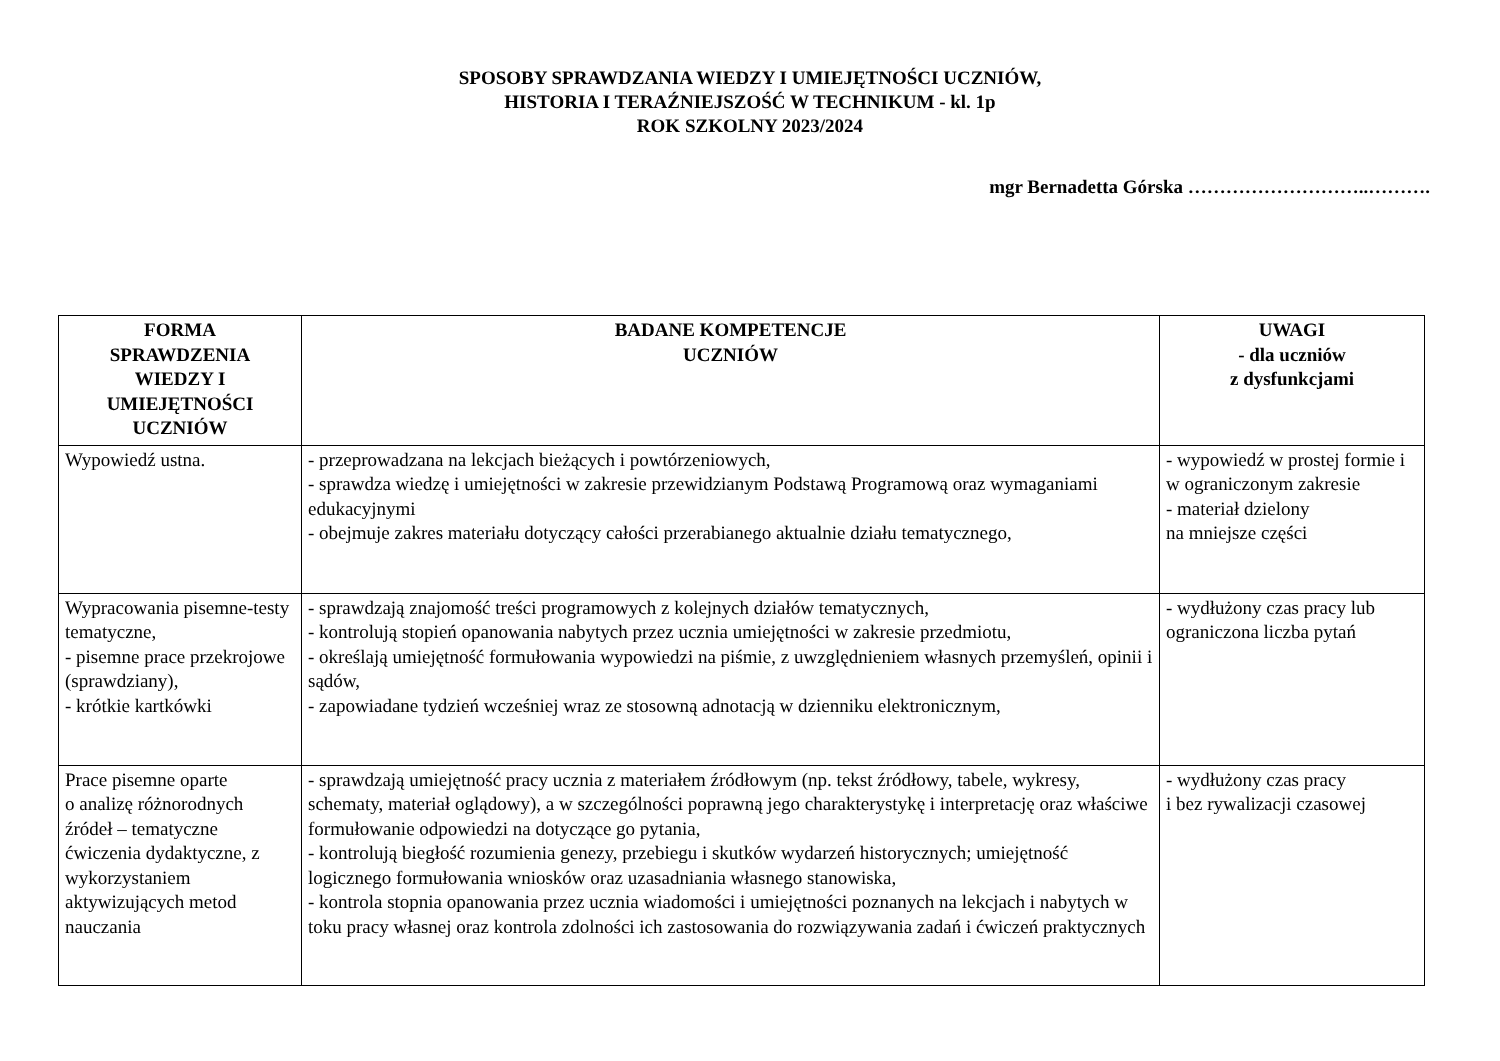SPOSOBY SPRAWDZANIA WIEDZY I UMIEJĘTNOŚCI UCZNIÓW,
HISTORIA I TERAŹNIEJSZOŚĆ W TECHNIKUM - kl. 1p
ROK SZKOLNY 2023/2024
mgr Bernadetta Górska ………………………..……….
| FORMA SPRAWDZENIA WIEDZY I UMIEJĘTNOŚCI UCZNIÓW | BADANE KOMPETENCJE UCZNIÓW | UWAGI - dla uczniów z dysfunkcjami |
| --- | --- | --- |
| Wypowiedź ustna. | - przeprowadzana na lekcjach bieżących i powtórzeniowych, - sprawdza wiedzę i umiejętności w zakresie przewidzianym Podstawą Programową oraz wymaganiami edukacyjnymi - obejmuje zakres materiału dotyczący całości przerabianego aktualnie działu tematycznego, | - wypowiedź w prostej formie i w ograniczonym zakresie - materiał dzielony na mniejsze części |
| Wypracowania pisemne-testy tematyczne, - pisemne prace przekrojowe (sprawdziany), - krótkie kartkówki | - sprawdzają znajomość treści programowych z kolejnych działów tematycznych, - kontrolują stopień opanowania nabytych przez ucznia umiejętności w zakresie przedmiotu, - określają umiejętność formułowania wypowiedzi na piśmie, z uwzględnieniem własnych przemyśleń, opinii i sądów, - zapowiadane tydzień wcześniej wraz ze stosowną adnotacją w dzienniku elektronicznym, | - wydłużony czas pracy lub ograniczona liczba pytań |
| Prace pisemne oparte o analizę różnorodnych źródeł – tematyczne ćwiczenia dydaktyczne, z wykorzystaniem aktywizujących metod nauczania | - sprawdzają umiejętność pracy ucznia z materiałem źródłowym (np. tekst źródłowy, tabele, wykresy, schematy, materiał oglądowy), a w szczególności poprawną jego charakterystykę i interpretację oraz właściwe formułowanie odpowiedzi na dotyczące go pytania, - kontrolują biegłość rozumienia genezy, przebiegu i skutków wydarzeń historycznych; umiejętność logicznego formułowania wniosków oraz uzasadniania własnego stanowiska, - kontrola stopnia opanowania przez ucznia wiadomości i umiejętności poznanych na lekcjach i nabytych w toku pracy własnej oraz kontrola zdolności ich zastosowania do rozwiązywania zadań i ćwiczeń praktycznych | - wydłużony czas pracy i bez rywalizacji czasowej |